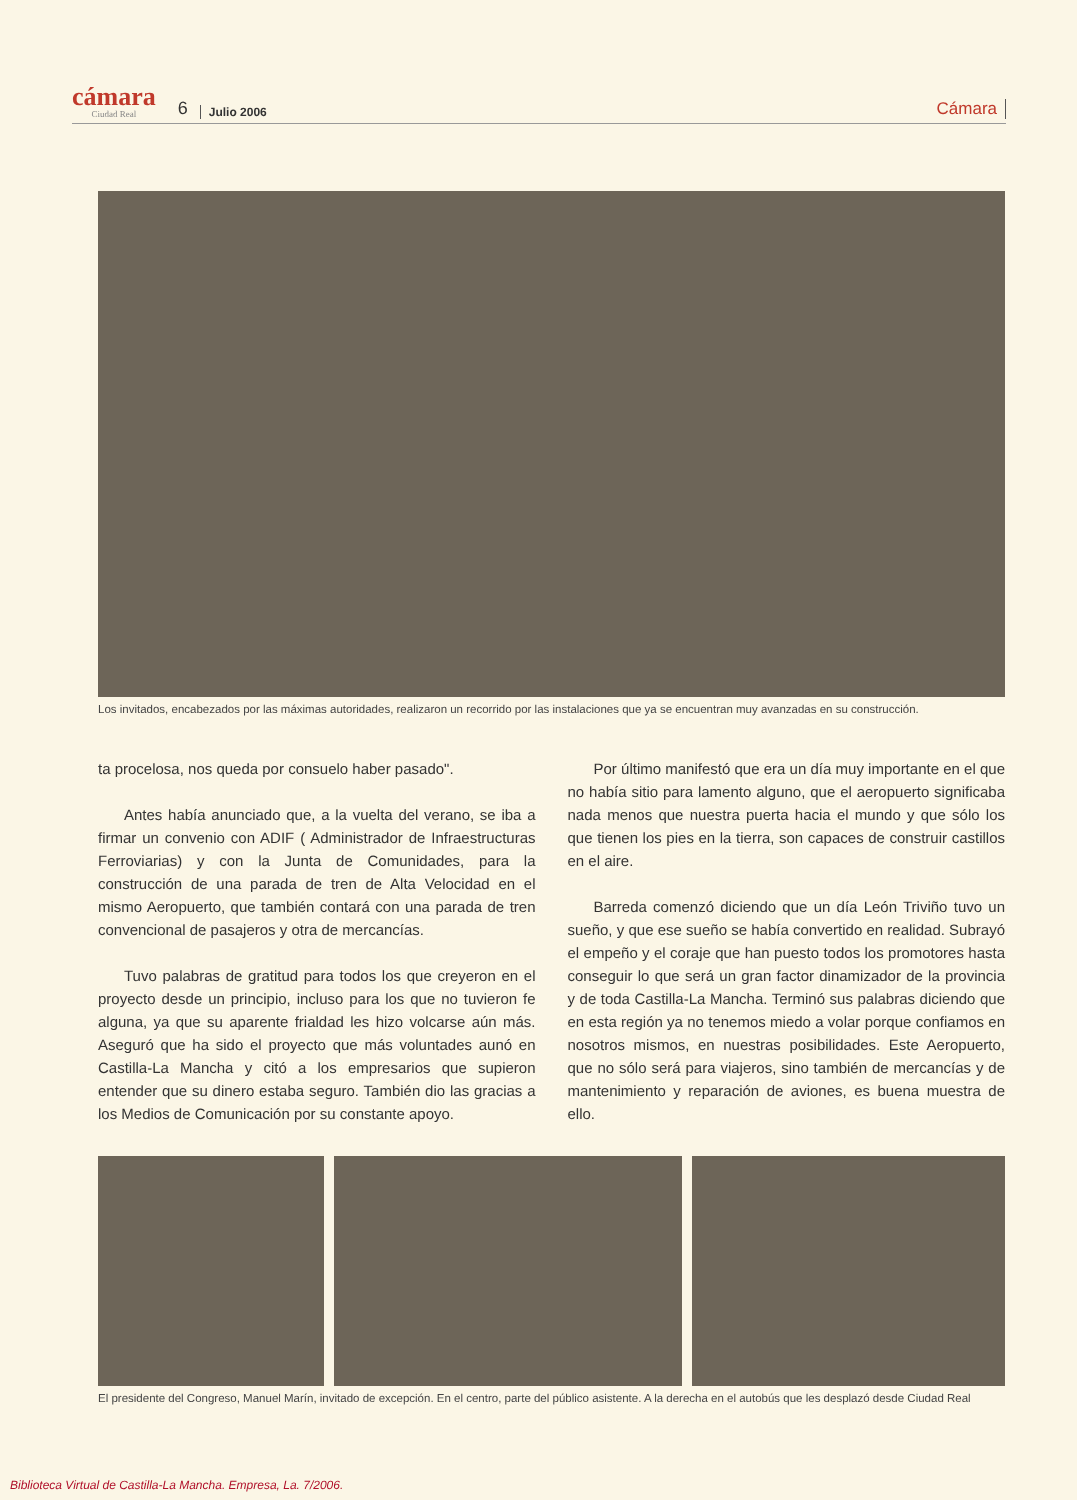cámara
Ciudad Real
6 Julio 2006 Cámara
Los invitados, encabezados por las máximas autoridades, realizaron un recorrido por las instalaciones que ya se encuentran muy avanzadas en su construcción.
ta procelosa, nos queda por consuelo haber pasado".
Antes había anunciado que, a la vuelta del verano, se iba a firmar un convenio con ADIF ( Administrador de Infraestructuras Ferroviarias) y con la Junta de Comunidades, para la construcción de una parada de tren de Alta Velocidad en el mismo Aeropuerto, que también contará con una parada de tren convencional de pasajeros y otra de mercancías.
Tuvo palabras de gratitud para todos los que creyeron en el proyecto desde un principio, incluso para los que no tuvieron fe alguna, ya que su aparente frialdad les hizo volcarse aún más. Aseguró que ha sido el proyecto que más voluntades aunó en Castilla-La Mancha y citó a los empresarios que supieron entender que su dinero estaba seguro. También dio las gracias a los Medios de Comunicación por su constante apoyo.
Por último manifestó que era un día muy importante en el que no había sitio para lamento alguno, que el aeropuerto significaba nada menos que nuestra puerta hacia el mundo y que sólo los que tienen los pies en la tierra, son capaces de construir castillos en el aire.
Barreda comenzó diciendo que un día León Triviño tuvo un sueño, y que ese sueño se había convertido en realidad. Subrayó el empeño y el coraje que han puesto todos los promotores hasta conseguir lo que será un gran factor dinamizador de la provincia y de toda Castilla-La Mancha. Terminó sus palabras diciendo que en esta región ya no tenemos miedo a volar porque confiamos en nosotros mismos, en nuestras posibilidades. Este Aeropuerto, que no sólo será para viajeros, sino también de mercancías y de mantenimiento y reparación de aviones, es buena muestra de ello.
El presidente del Congreso, Manuel Marín, invitado de excepción. En el centro, parte del público asistente. A la derecha en el autobús que les desplazó desde Ciudad Real
Biblioteca Virtual de Castilla-La Mancha. Empresa, La. 7/2006.